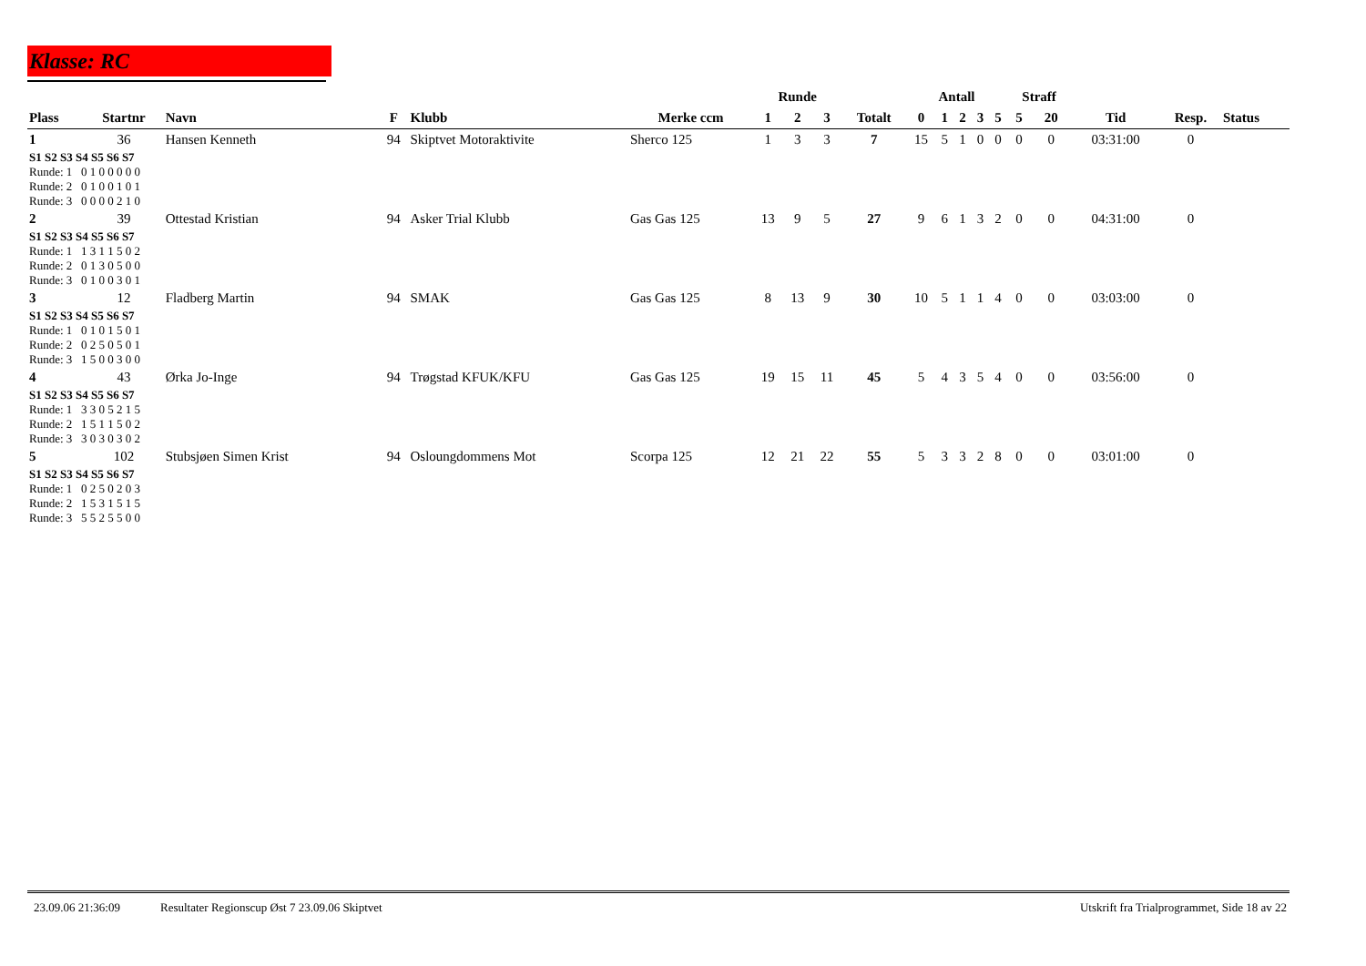Klasse: RC
| | | | | | | Runde | | | | Antall | | | | | Straff | | | | |
| --- | --- | --- | --- | --- | --- | --- | --- | --- | --- | --- | --- | --- | --- | --- | --- | --- | --- | --- | --- |
| Plass | Startnr | Navn | F | Klubb | Merke ccm | 1 | 2 | 3 | Totalt | 0 | 1 | 2 | 3 | 5 | 5 | 20 | Tid | Resp. | Status |
| 1 | 36 | Hansen Kenneth | 94 | Skiptvet Motoraktivite | Sherco 125 | 1 | 3 | 3 | 7 | 15 | 5 | 1 | 0 | 0 | 0 | 0 | 03:31:00 | 0 | |
| S1 S2 S3 S4 S5 S6 S7 Runde: 1 0 1 0 0 0 0 0 Runde: 2 0 1 0 0 1 0 1 Runde: 3 0 0 0 0 2 1 0 | | | | | | | | | | | | | | | | | | | |
| 2 | 39 | Ottestad Kristian | 94 | Asker Trial Klubb | Gas Gas 125 | 13 | 9 | 5 | 27 | 9 | 6 | 1 | 3 | 2 | 0 | 0 | 04:31:00 | 0 | |
| S1 S2 S3 S4 S5 S6 S7 Runde: 1 1 3 1 1 5 0 2 Runde: 2 0 1 3 0 5 0 0 Runde: 3 0 1 0 0 3 0 1 | | | | | | | | | | | | | | | | | | | |
| 3 | 12 | Fladberg Martin | 94 | SMAK | Gas Gas 125 | 8 | 13 | 9 | 30 | 10 | 5 | 1 | 1 | 4 | 0 | 0 | 03:03:00 | 0 | |
| S1 S2 S3 S4 S5 S6 S7 Runde: 1 0 1 0 1 5 0 1 Runde: 2 0 2 5 0 5 0 1 Runde: 3 1 5 0 0 3 0 0 | | | | | | | | | | | | | | | | | | | |
| 4 | 43 | Ørka Jo-Inge | 94 | Trøgstad KFUK/KFU | Gas Gas 125 | 19 | 15 | 11 | 45 | 5 | 4 | 3 | 5 | 4 | 0 | 0 | 03:56:00 | 0 | |
| S1 S2 S3 S4 S5 S6 S7 Runde: 1 3 3 0 5 2 1 5 Runde: 2 1 5 1 1 5 0 2 Runde: 3 3 0 3 0 3 0 2 | | | | | | | | | | | | | | | | | | | |
| 5 | 102 | Stubsjøen Simen Krist | 94 | Osloungdommens Mot | Scorpa 125 | 12 | 21 | 22 | 55 | 5 | 3 | 3 | 2 | 8 | 0 | 0 | 03:01:00 | 0 | |
| S1 S2 S3 S4 S5 S6 S7 Runde: 1 0 2 5 0 2 0 3 Runde: 2 1 5 3 1 5 1 5 Runde: 3 5 5 2 5 5 0 0 | | | | | | | | | | | | | | | | | | | |
23.09.06 21:36:09 Resultater Regionscup Øst 7 23.09.06 Skiptvet Utskrift fra Trialprogrammet, Side 18 av 22